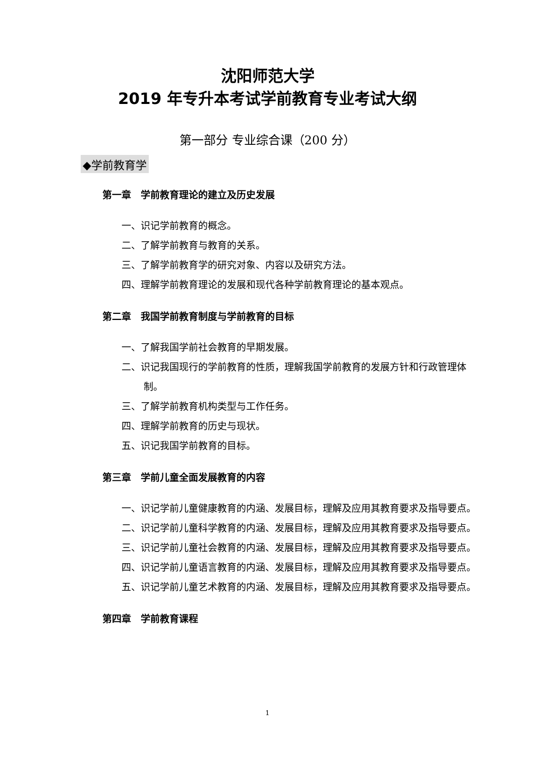沈阳师范大学
2019 年专升本考试学前教育专业考试大纲
第一部分 专业综合课（200 分）
◆学前教育学
第一章　学前教育理论的建立及历史发展
一、识记学前教育的概念。
二、了解学前教育与教育的关系。
三、了解学前教育学的研究对象、内容以及研究方法。
四、理解学前教育理论的发展和现代各种学前教育理论的基本观点。
第二章　我国学前教育制度与学前教育的目标
一、了解我国学前社会教育的早期发展。
二、识记我国现行的学前教育的性质，理解我国学前教育的发展方针和行政管理体制。
三、了解学前教育机构类型与工作任务。
四、理解学前教育的历史与现状。
五、识记我国学前教育的目标。
第三章　学前儿童全面发展教育的内容
一、识记学前儿童健康教育的内涵、发展目标，理解及应用其教育要求及指导要点。
二、识记学前儿童科学教育的内涵、发展目标，理解及应用其教育要求及指导要点。
三、识记学前儿童社会教育的内涵、发展目标，理解及应用其教育要求及指导要点。
四、识记学前儿童语言教育的内涵、发展目标，理解及应用其教育要求及指导要点。
五、识记学前儿童艺术教育的内涵、发展目标，理解及应用其教育要求及指导要点。
第四章　学前教育课程
1